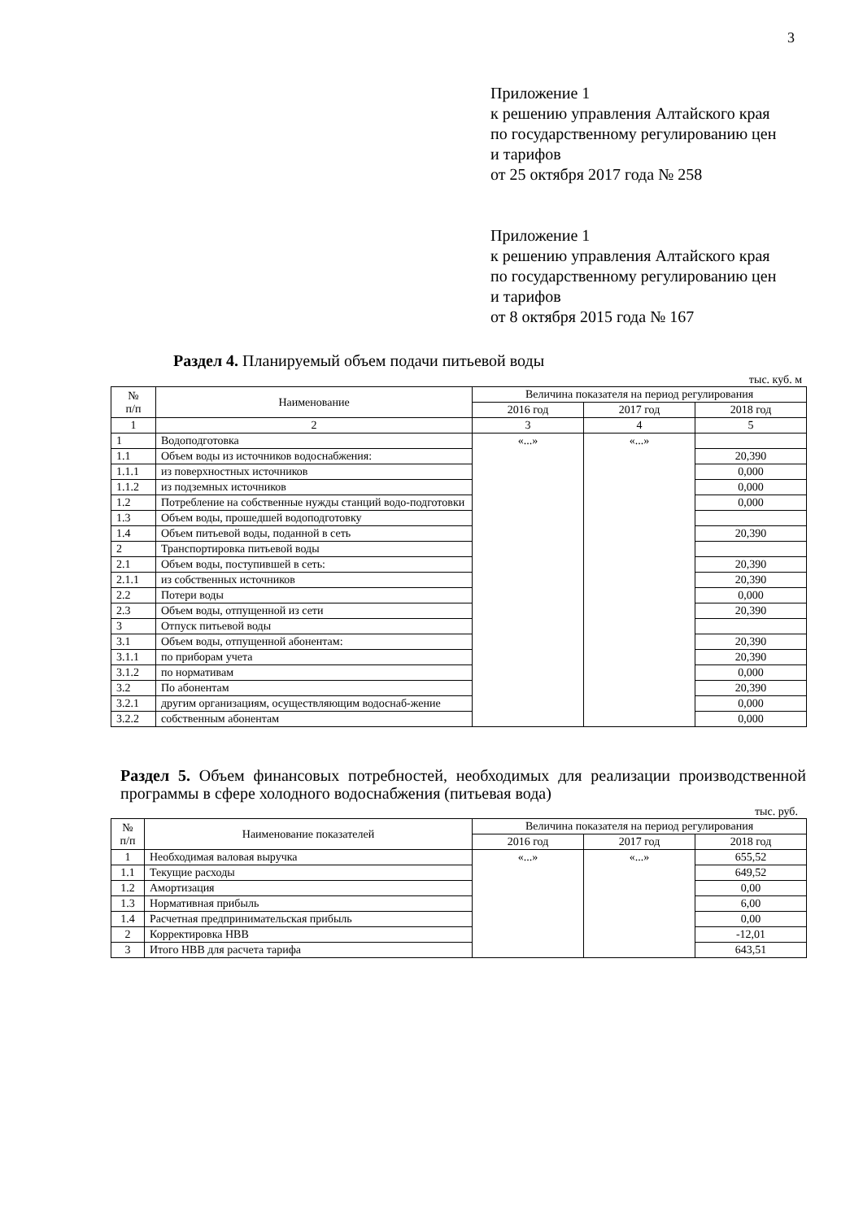3
Приложение 1
к решению управления Алтайского края
по государственному регулированию цен
и тарифов
от 25 октября 2017 года № 258
Приложение 1
к решению управления Алтайского края
по государственному регулированию цен
и тарифов
от 8 октября 2015 года № 167
Раздел 4. Планируемый объем подачи питьевой воды
тыс. куб. м
| № п/п | Наименование | Величина показателя на период регулирования | | |
| --- | --- | --- | --- | --- |
| | | 2016 год | 2017 год | 2018 год |
| 1 | 2 | 3 | 4 | 5 |
| 1 | Водоподготовка | «...» | «...» | |
| 1.1 | Объем воды из источников водоснабжения: | | | 20,390 |
| 1.1.1 | из поверхностных источников | | | 0,000 |
| 1.1.2 | из подземных источников | | | 0,000 |
| 1.2 | Потребление на собственные нужды станций водо-подготовки | | | 0,000 |
| 1.3 | Объем воды, прошедшей водоподготовку | | | |
| 1.4 | Объем питьевой воды, поданной в сеть | | | 20,390 |
| 2 | Транспортировка питьевой воды | | | |
| 2.1 | Объем воды, поступившей в сеть: | | | 20,390 |
| 2.1.1 | из собственных источников | | | 20,390 |
| 2.2 | Потери воды | | | 0,000 |
| 2.3 | Объем воды, отпущенной из сети | | | 20,390 |
| 3 | Отпуск питьевой воды | | | |
| 3.1 | Объем воды, отпущенной абонентам: | | | 20,390 |
| 3.1.1 | по приборам учета | | | 20,390 |
| 3.1.2 | по нормативам | | | 0,000 |
| 3.2 | По абонентам | | | 20,390 |
| 3.2.1 | другим организациям, осуществляющим водоснаб-жение | | | 0,000 |
| 3.2.2 | собственным абонентам | | | 0,000 |
Раздел 5. Объем финансовых потребностей, необходимых для реализации производственной программы в сфере холодного водоснабжения (питьевая вода)
тыс. руб.
| № п/п | Наименование показателей | Величина показателя на период регулирования | | |
| --- | --- | --- | --- | --- |
| | | 2016 год | 2017 год | 2018 год |
| 1 | Необходимая валовая выручка | «...» | «...» | 655,52 |
| 1.1 | Текущие расходы | | | 649,52 |
| 1.2 | Амортизация | | | 0,00 |
| 1.3 | Нормативная прибыль | | | 6,00 |
| 1.4 | Расчетная предпринимательская прибыль | | | 0,00 |
| 2 | Корректировка НВВ | | | -12,01 |
| 3 | Итого НВВ для расчета тарифа | | | 643,51 |